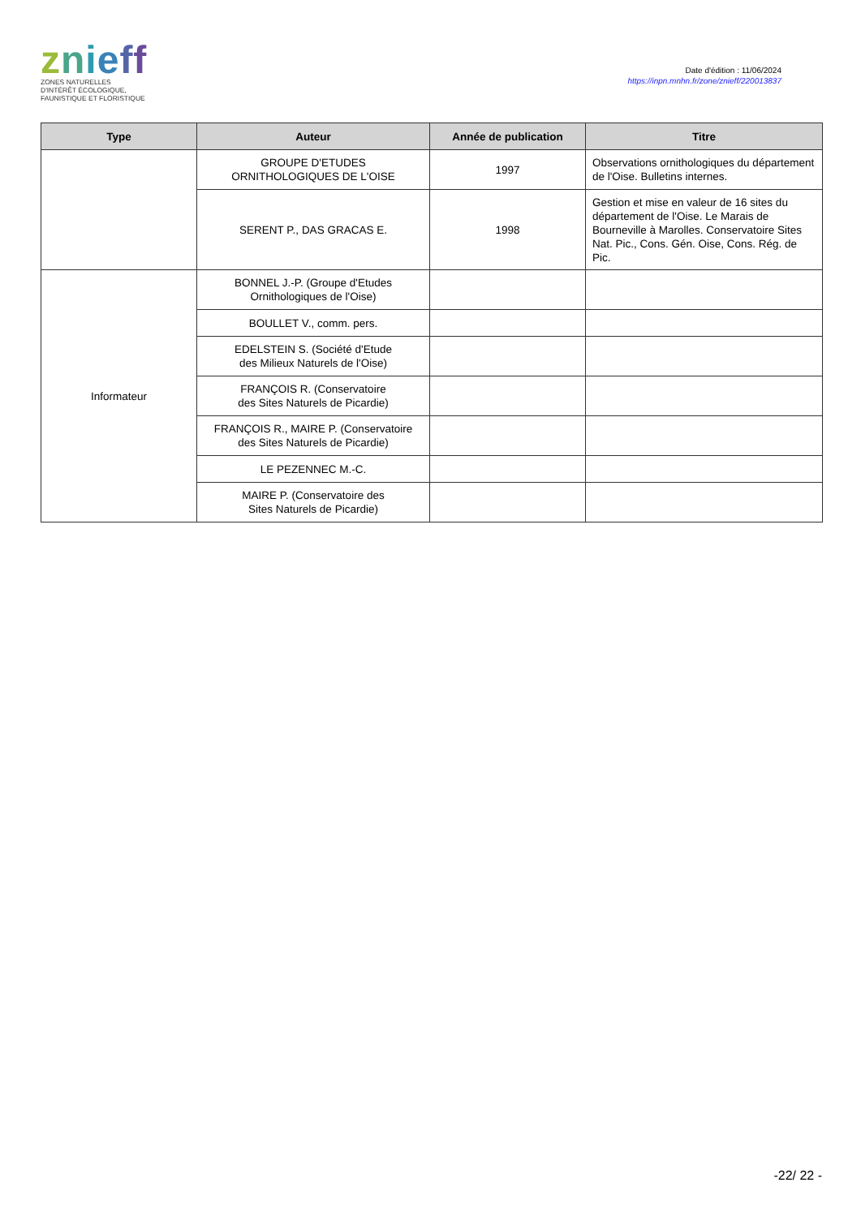znieff
ZONES NATURELLES
D'INTÉRÊT ÉCOLOGIQUE,
FAUNISTIQUE ET FLORISTIQUE
Date d'édition : 11/06/2024
https://inpn.mnhn.fr/zone/znieff/220013837
| Type | Auteur | Année de publication | Titre |
| --- | --- | --- | --- |
| | GROUPE D'ETUDES ORNITHOLOGIQUES DE L'OISE | 1997 | Observations ornithologiques du département de l'Oise. Bulletins internes. |
| | SERENT P., DAS GRACAS E. | 1998 | Gestion et mise en valeur de 16 sites du département de l'Oise. Le Marais de Bourneville à Marolles. Conservatoire Sites Nat. Pic., Cons. Gén. Oise, Cons. Rég. de Pic. |
| Informateur | BONNEL J.-P. (Groupe d'Etudes Ornithologiques de l'Oise) | | |
| | BOULLET V., comm. pers. | | |
| | EDELSTEIN S. (Société d'Etude des Milieux Naturels de l'Oise) | | |
| | FRANÇOIS R. (Conservatoire des Sites Naturels de Picardie) | | |
| | FRANÇOIS R., MAIRE P. (Conservatoire des Sites Naturels de Picardie) | | |
| | LE PEZENNEC M.-C. | | |
| | MAIRE P. (Conservatoire des Sites Naturels de Picardie) | | |
-22/ 22 -